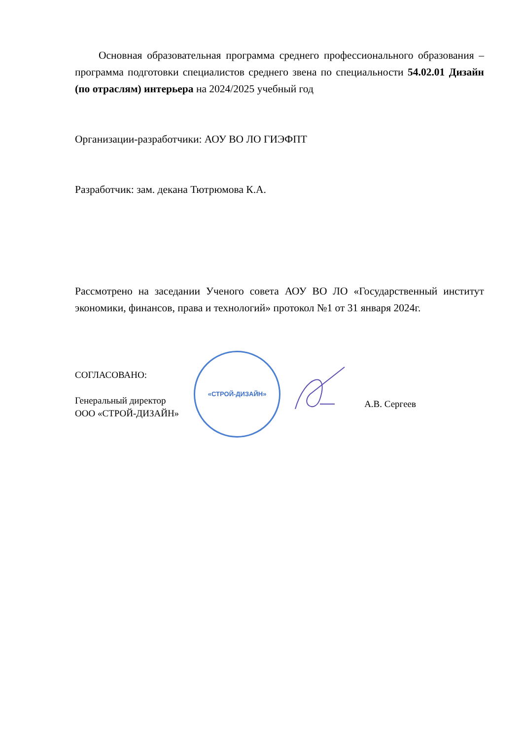Основная образовательная программа среднего профессионального образования – программа подготовки специалистов среднего звена по специальности 54.02.01 Дизайн (по отраслям) интерьера на 2024/2025 учебный год
Организации-разработчики: АОУ ВО ЛО ГИЭФПТ
Разработчик: зам. декана Тютрюмова К.А.
Рассмотрено на заседании Ученого совета АОУ ВО ЛО «Государственный институт экономики, финансов, права и технологий» протокол №1 от 31 января 2024г.
СОГЛАСОВАНО:
Генеральный директор
ООО «СТРОЙ-ДИЗАЙН»
«СТРОЙ-ДИЗАЙН»
А.В. Сергеев